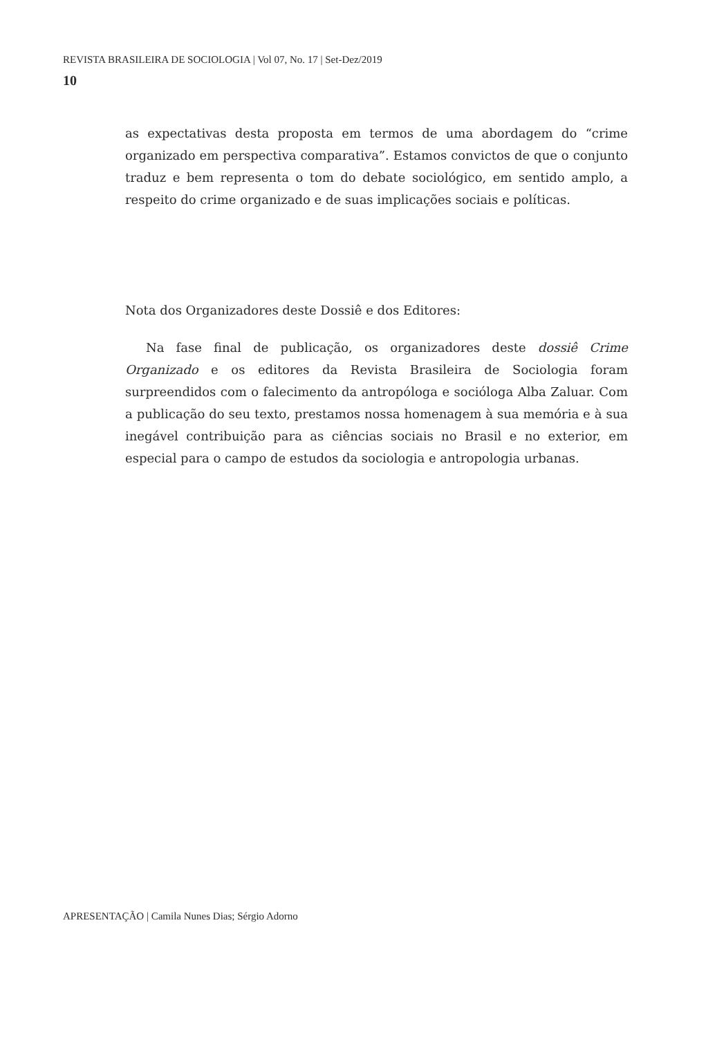REVISTA BRASILEIRA DE SOCIOLOGIA | Vol 07, No. 17 | Set-Dez/2019
10
as expectativas desta proposta em termos de uma abordagem do “crime organizado em perspectiva comparativa”. Estamos convictos de que o conjunto traduz e bem representa o tom do debate sociológico, em sentido amplo, a respeito do crime organizado e de suas implicações sociais e políticas.
Nota dos Organizadores deste Dossiê e dos Editores:
Na fase final de publicação, os organizadores deste dossiê Crime Organizado e os editores da Revista Brasileira de Sociologia foram surpreendidos com o falecimento da antropóloga e socióloga Alba Zaluar. Com a publicação do seu texto, prestamos nossa homenagem à sua memória e à sua inegável contribuição para as ciências sociais no Brasil e no exterior, em especial para o campo de estudos da sociologia e antropologia urbanas.
APRESENTAÇÃO | Camila Nunes Dias; Sérgio Adorno